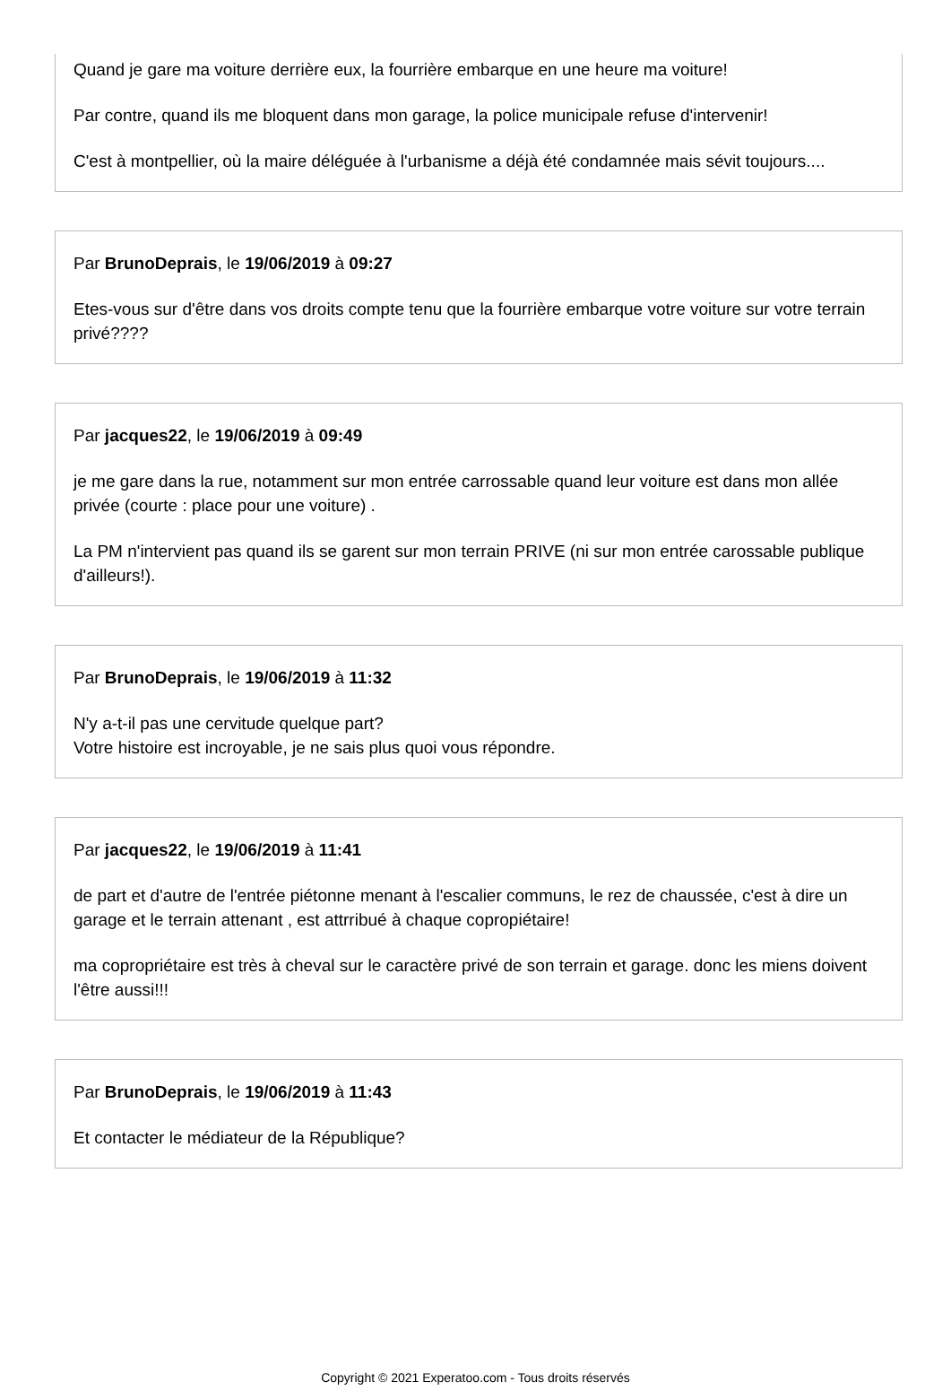Quand je gare ma voiture derrière eux, la fourrière embarque en une heure ma voiture!
Par contre, quand ils me bloquent dans mon garage, la police municipale refuse d'intervenir!
C'est à montpellier, où la maire déléguée à l'urbanisme a déjà été condamnée mais sévit toujours....
Par BrunoDeprais, le 19/06/2019 à 09:27
Etes-vous sur d'être dans vos droits compte tenu que la fourrière embarque votre voiture sur votre terrain privé????
Par jacques22, le 19/06/2019 à 09:49
je me gare dans la rue, notamment sur mon entrée carrossable quand leur voiture est dans mon allée privée (courte : place pour une voiture) .
La PM n'intervient pas quand ils se garent sur mon terrain PRIVE (ni sur mon entrée carossable publique d'ailleurs!).
Par BrunoDeprais, le 19/06/2019 à 11:32
N'y a-t-il pas une cervitude quelque part?
Votre histoire est incroyable, je ne sais plus quoi vous répondre.
Par jacques22, le 19/06/2019 à 11:41
de part et d'autre de l'entrée piétonne menant à l'escalier communs, le rez de chaussée, c'est à dire un garage et le terrain attenant , est attrribué à chaque copropiétaire!
ma copropriétaire est très à cheval sur le caractère privé de son terrain et garage. donc les miens doivent l'être aussi!!!
Par BrunoDeprais, le 19/06/2019 à 11:43
Et contacter le médiateur de la République?
Copyright © 2021 Experatoo.com - Tous droits réservés